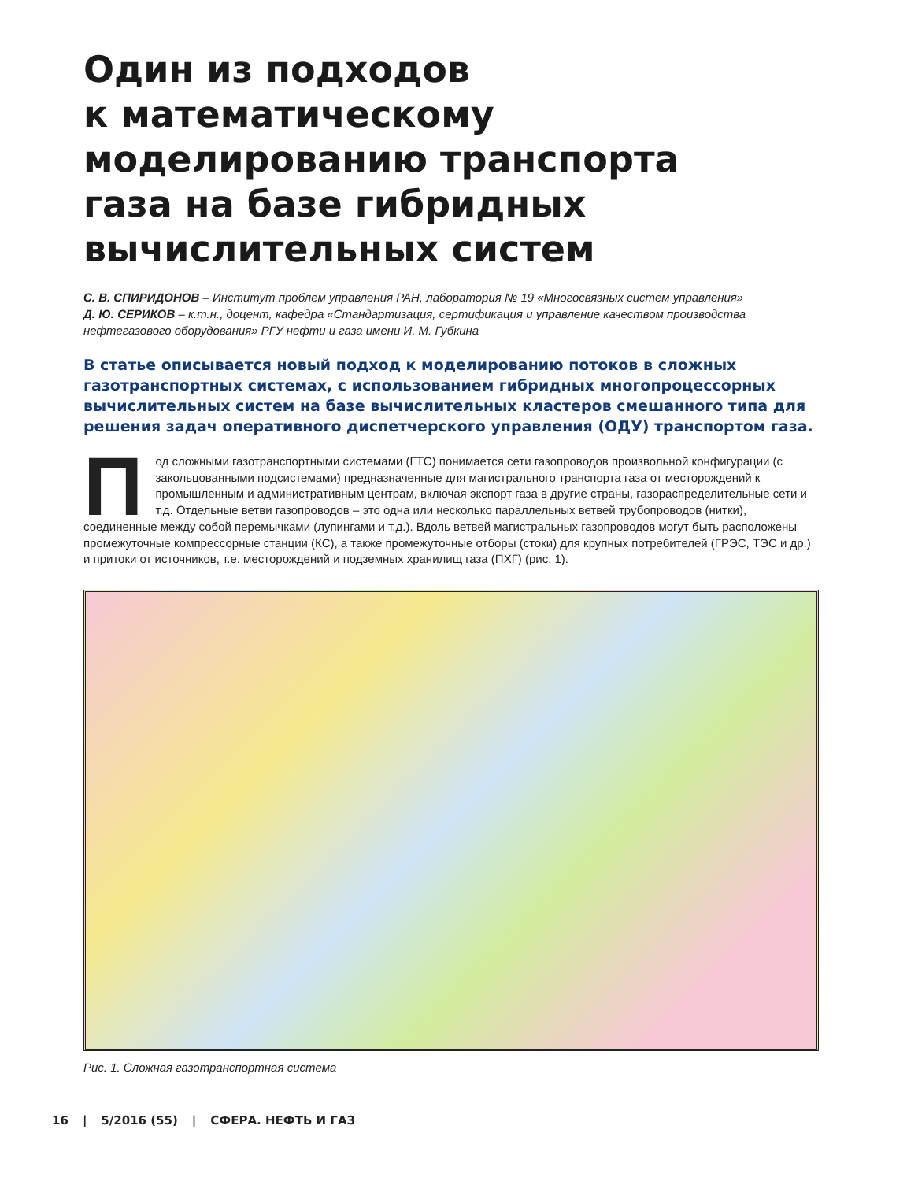Один из подходов
к математическому
моделированию транспорта
газа на базе гибридных
вычислительных систем
С. В. СПИРИДОНОВ – Институт проблем управления РАН, лаборатория № 19 «Многосвязных систем управления»
Д. Ю. СЕРИКОВ – к.т.н., доцент, кафедра «Стандартизация, сертификация и управление качеством производства нефтегазового оборудования» РГУ нефти и газа имени И. М. Губкина
В статье описывается новый подход к моделированию потоков в сложных газотранспортных системах, с использованием гибридных многопроцессорных вычислительных систем на базе вычислительных кластеров смешанного типа для решения задач оперативного диспетчерского управления (ОДУ) транспортом газа.
Под сложными газотранспортными системами (ГТС) понимается сети газопроводов произвольной конфигурации (с закольцованными подсистемами) предназначенные для магистрального транспорта газа от месторождений к промышленным и административным центрам, включая экспорт газа в другие страны, газораспределительные сети и т.д. Отдельные ветви газопроводов – это одна или несколько параллельных ветвей трубопроводов (нитки), соединенные между собой перемычками (лупингами и т.д.). Вдоль ветвей магистральных газопроводов могут быть расположены промежуточные компрессорные станции (КС), а также промежуточные отборы (стоки) для крупных потребителей (ГРЭС, ТЭС и др.) и притоки от источников, т.е. месторождений и подземных хранилищ газа (ПХГ) (рис. 1).
Рис. 1. Сложная газотранспортная система
16 | 5/2016 (55) | СФЕРА. НЕФТЬ И ГАЗ